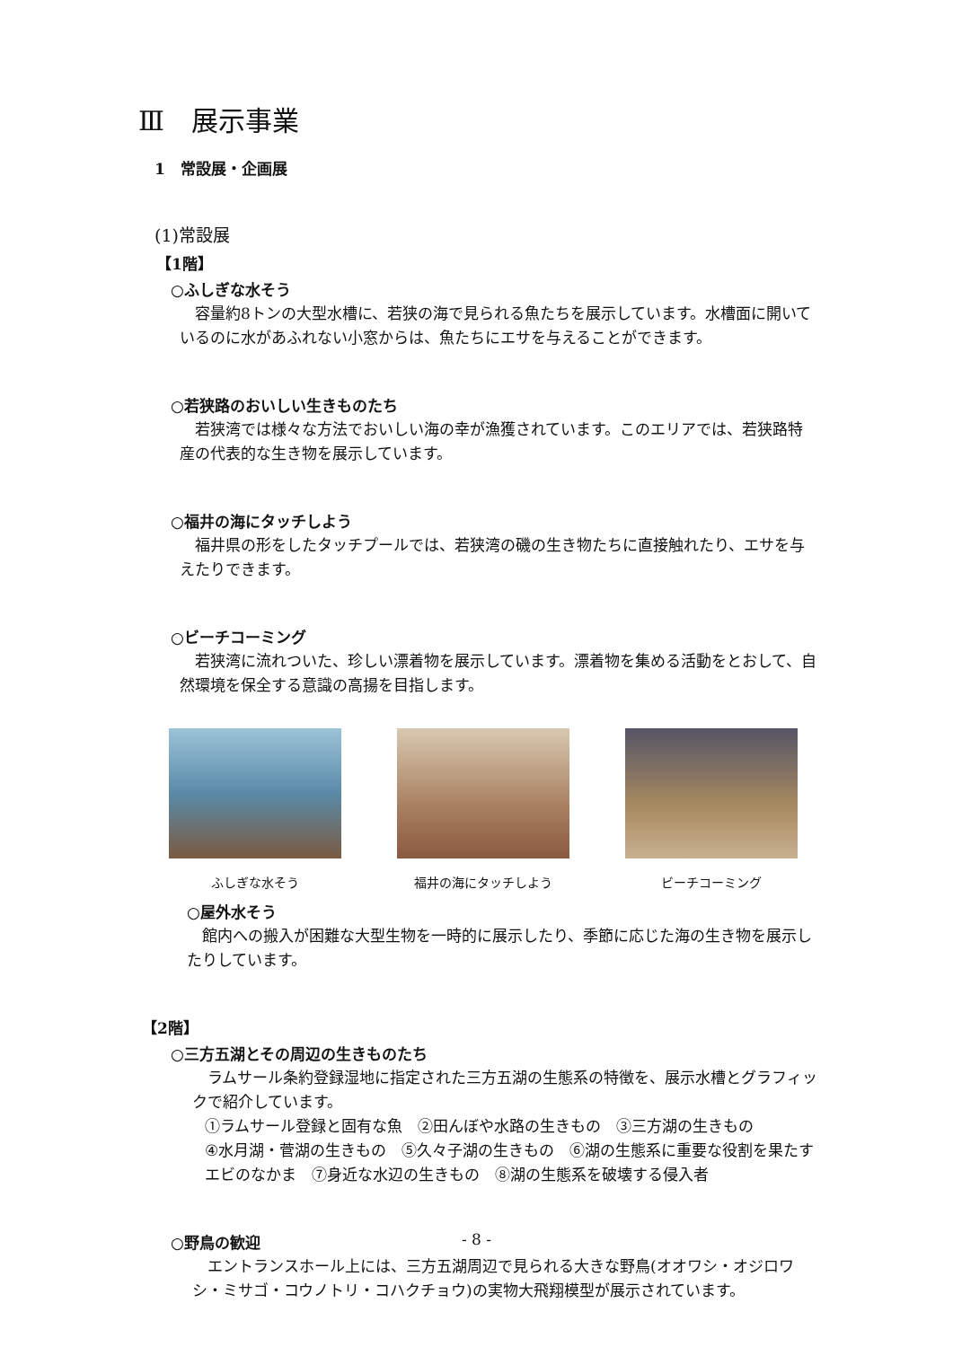Ⅲ　展示事業
1　常設展・企画展
(1)常設展
【1階】
○ふしぎな水そう
容量約8トンの大型水槽に、若狭の海で見られる魚たちを展示しています。水槽面に開いているのに水があふれない小窓からは、魚たちにエサを与えることができます。
○若狭路のおいしい生きものたち
若狭湾では様々な方法でおいしい海の幸が漁獲されています。このエリアでは、若狭路特産の代表的な生き物を展示しています。
○福井の海にタッチしよう
福井県の形をしたタッチプールでは、若狭湾の磯の生き物たちに直接触れたり、エサを与えたりできます。
○ビーチコーミング
若狭湾に流れついた、珍しい漂着物を展示しています。漂着物を集める活動をとおして、自然環境を保全する意識の高揚を目指します。
ふしぎな水そう 福井の海にタッチしよう ビーチコーミング
○屋外水そう
館内への搬入が困難な大型生物を一時的に展示したり、季節に応じた海の生き物を展示したりしています。
【2階】
○三方五湖とその周辺の生きものたち
ラムサール条約登録湿地に指定された三方五湖の生態系の特徴を、展示水槽とグラフィックで紹介しています。
①ラムサール登録と固有な魚　②田んぼや水路の生きもの　③三方湖の生きもの
④水月湖・菅湖の生きもの　⑤久々子湖の生きもの　⑥湖の生態系に重要な役割を果たすエビのなかま　⑦身近な水辺の生きもの　⑧湖の生態系を破壊する侵入者
○野鳥の歓迎
エントランスホール上には、三方五湖周辺で見られる大きな野鳥(オオワシ・オジロワシ・ミサゴ・コウノトリ・コハクチョウ)の実物大飛翔模型が展示されています。
- 8 -